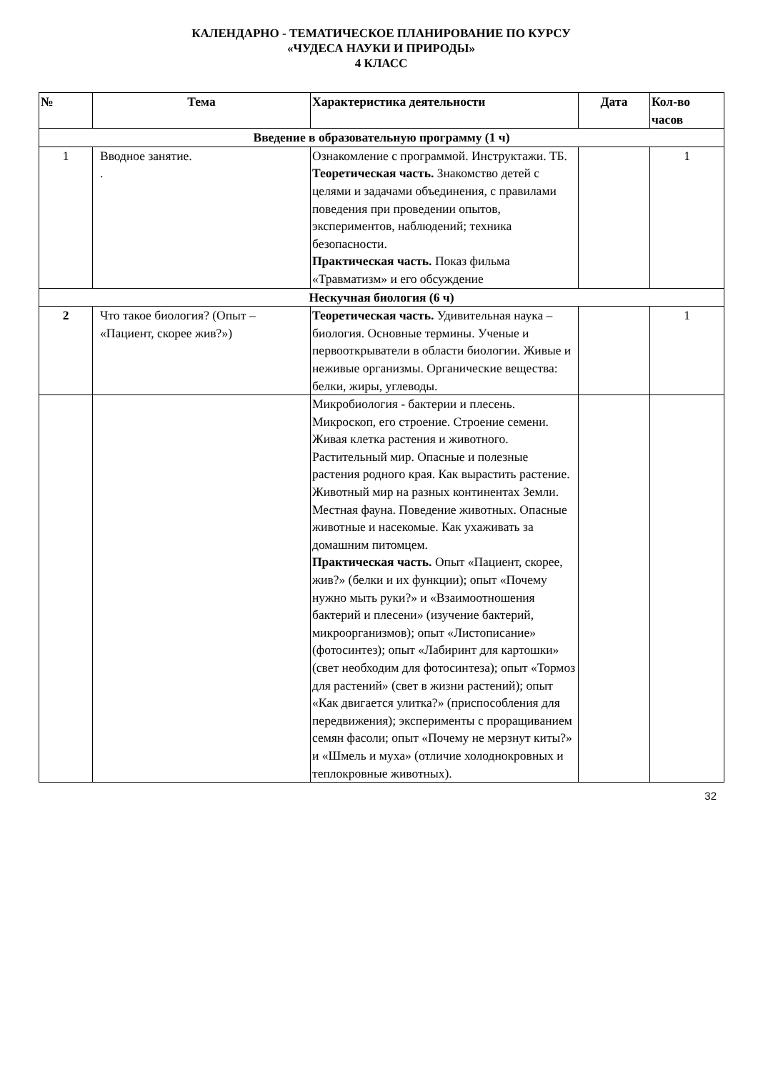КАЛЕНДАРНО - ТЕМАТИЧЕСКОЕ ПЛАНИРОВАНИЕ ПО КУРСУ
«ЧУДЕСА НАУКИ И ПРИРОДЫ»
4 КЛАСС
| № | Тема | Характеристика деятельности | Дата | Кол-во часов |
| --- | --- | --- | --- | --- |
| Введение в образовательную программу (1 ч) | | | | |
| 1 | Вводное занятие. . | Ознакомление с программой. Инструктажи. ТБ. Теоретическая часть. Знакомство детей с целями и задачами объединения, с правилами поведения при проведении опытов, экспериментов, наблюдений; техника безопасности. Практическая часть. Показ фильма «Травматизм» и его обсуждение | | 1 |
| Нескучная биология (6 ч) | | | | |
| 2 | Что такое биология? (Опыт – «Пациент, скорее жив?») | Теоретическая часть. Удивительная наука – биология. Основные термины. Ученые и первооткрыватели в области биологии. Живые и неживые организмы. Органические вещества: белки, жиры, углеводы. | | 1 |
| | | Микробиология - бактерии и плесень. Микроскоп, его строение. Строение семени. Живая клетка растения и животного. Растительный мир. Опасные и полезные растения родного края. Как вырастить растение. Животный мир на разных континентах Земли. Местная фауна. Поведение животных. Опасные животные и насекомые. Как ухаживать за домашним питомцем. Практическая часть. Опыт «Пациент, скорее, жив?» (белки и их функции); опыт «Почему нужно мыть руки?» и «Взаимоотношения бактерий и плесени» (изучение бактерий, микроорганизмов); опыт «Листописание» (фотосинтез); опыт «Лабиринт для картошки» (свет необходим для фотосинтеза); опыт «Тормоз для растений» (свет в жизни растений); опыт «Как двигается улитка?» (приспособления для передвижения); эксперименты с проращиванием семян фасоли; опыт «Почему не мерзнут киты?» и «Шмель и муха» (отличие холоднокровных и теплокровные животных). | | |
32